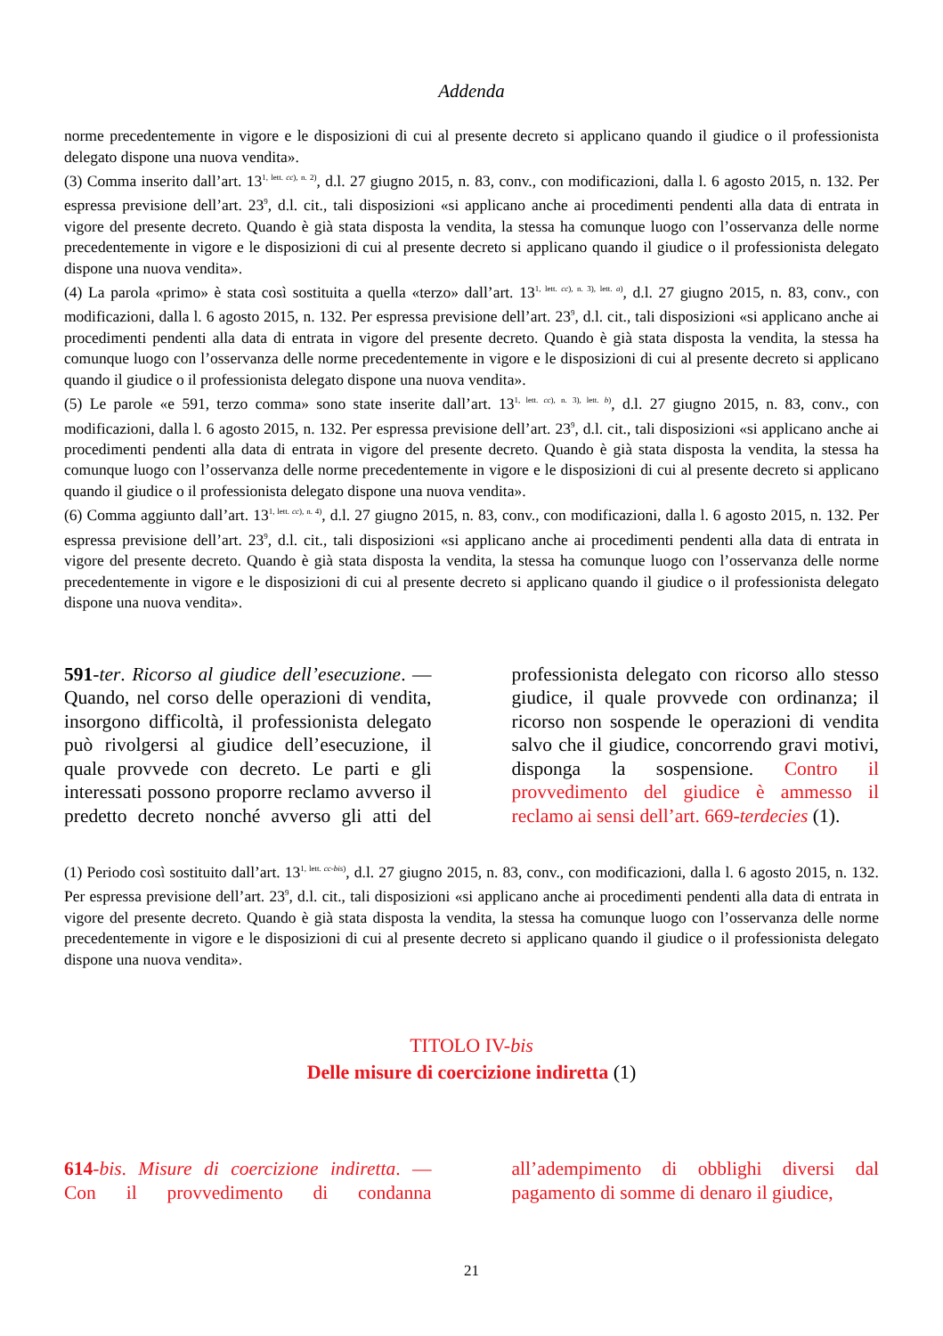Addenda
norme precedentemente in vigore e le disposizioni di cui al presente decreto si applicano quando il giudice o il professionista delegato dispone una nuova vendita».
(3) Comma inserito dall’art. 13<sup>1, lett. cc), n. 2)</sup>, d.l. 27 giugno 2015, n. 83, conv., con modificazioni, dalla l. 6 agosto 2015, n. 132. Per espressa previsione dell’art. 23<sup>9</sup>, d.l. cit., tali disposizioni «si applicano anche ai procedimenti pendenti alla data di entrata in vigore del presente decreto. Quando è già stata disposta la vendita, la stessa ha comunque luogo con l’osservanza delle norme precedentemente in vigore e le disposizioni di cui al presente decreto si applicano quando il giudice o il professionista delegato dispone una nuova vendita».
(4) La parola «primo» è stata così sostituita a quella «terzo» dall’art. 13<sup>1, lett. cc), n. 3), lett. a)</sup>, d.l. 27 giugno 2015, n. 83, conv., con modificazioni, dalla l. 6 agosto 2015, n. 132. Per espressa previsione dell’art. 23<sup>9</sup>, d.l. cit., tali disposizioni «si applicano anche ai procedimenti pendenti alla data di entrata in vigore del presente decreto. Quando è già stata disposta la vendita, la stessa ha comunque luogo con l’osservanza delle norme precedentemente in vigore e le disposizioni di cui al presente decreto si applicano quando il giudice o il professionista delegato dispone una nuova vendita».
(5) Le parole «e 591, terzo comma» sono state inserite dall’art. 13<sup>1, lett. cc), n. 3), lett. b)</sup>, d.l. 27 giugno 2015, n. 83, conv., con modificazioni, dalla l. 6 agosto 2015, n. 132. Per espressa previsione dell’art. 23<sup>9</sup>, d.l. cit., tali disposizioni «si applicano anche ai procedimenti pendenti alla data di entrata in vigore del presente decreto. Quando è già stata disposta la vendita, la stessa ha comunque luogo con l’osservanza delle norme precedentemente in vigore e le disposizioni di cui al presente decreto si applicano quando il giudice o il professionista delegato dispone una nuova vendita».
(6) Comma aggiunto dall’art. 13<sup>1, lett. cc), n. 4)</sup>, d.l. 27 giugno 2015, n. 83, conv., con modificazioni, dalla l. 6 agosto 2015, n. 132. Per espressa previsione dell’art. 23<sup>9</sup>, d.l. cit., tali disposizioni «si applicano anche ai procedimenti pendenti alla data di entrata in vigore del presente decreto. Quando è già stata disposta la vendita, la stessa ha comunque luogo con l’osservanza delle norme precedentemente in vigore e le disposizioni di cui al presente decreto si applicano quando il giudice o il professionista delegato dispone una nuova vendita».
591-ter. Ricorso al giudice dell’esecuzione. — Quando, nel corso delle operazioni di vendita, insorgono difficoltà, il professionista delegato può rivolgersi al giudice dell’esecuzione, il quale provvede con decreto. Le parti e gli interessati possono proporre reclamo avverso il predetto decreto nonché avverso gli atti del professionista delegato con ricorso allo stesso giudice, il quale provvede con ordinanza; il ricorso non sospende le operazioni di vendita salvo che il giudice, concorrendo gravi motivi, disponga la sospensione. Contro il provvedimento del giudice è ammesso il reclamo ai sensi dell’art. 669-terdecies (1).
(1) Periodo così sostituito dall’art. 13<sup>1, lett. cc-bis)</sup>, d.l. 27 giugno 2015, n. 83, conv., con modificazioni, dalla l. 6 agosto 2015, n. 132. Per espressa previsione dell’art. 23<sup>9</sup>, d.l. cit., tali disposizioni «si applicano anche ai procedimenti pendenti alla data di entrata in vigore del presente decreto. Quando è già stata disposta la vendita, la stessa ha comunque luogo con l’osservanza delle norme precedentemente in vigore e le disposizioni di cui al presente decreto si applicano quando il giudice o il professionista delegato dispone una nuova vendita».
TITOLO IV-bis
Delle misure di coercizione indiretta (1)
614-bis. Misure di coercizione indiretta. — Con il provvedimento di condanna all’adempimento di obblighi diversi dal pagamento di somme di denaro il giudice,
21